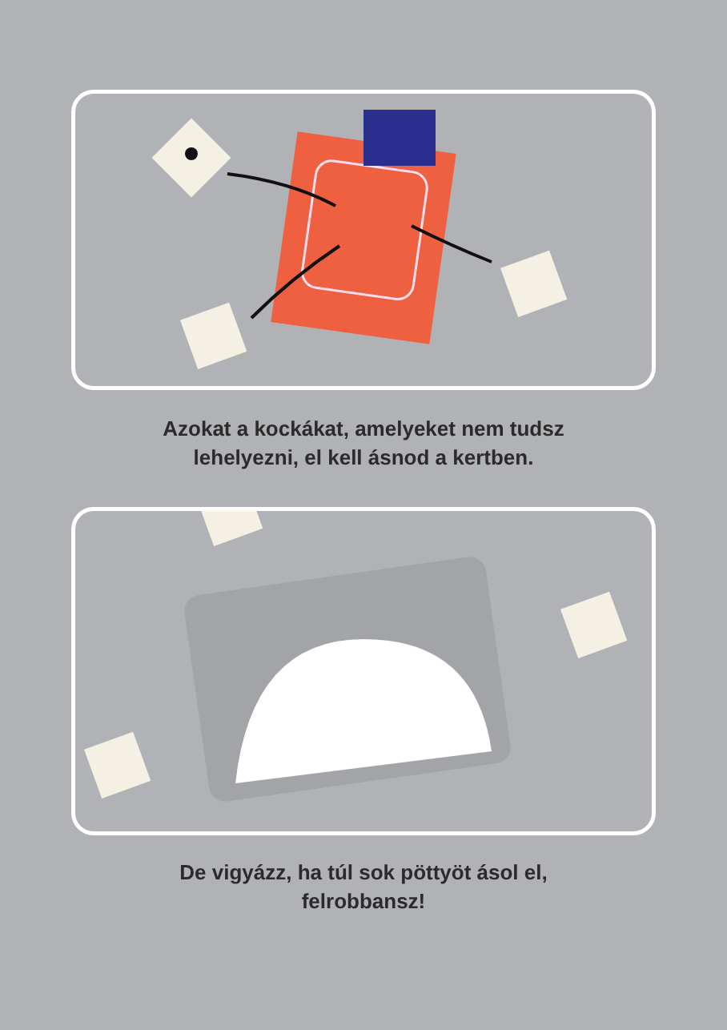Azokat a kockákat, amelyeket nem tudsz
lehelyezni, el kell ásnod a kertben.
De vigyázz, ha túl sok pöttyöt ásol el,
felrobbansz!